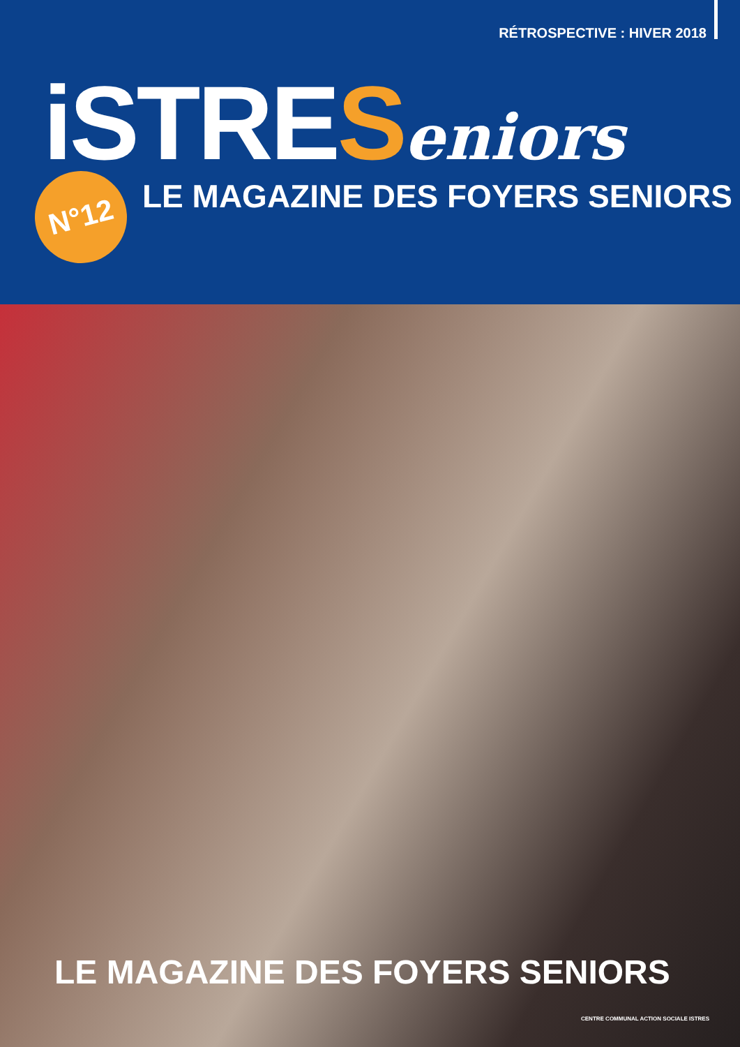RÉTROSPECTIVE : HIVER 2018
iSTRESeniors
N°12
LE MAGAZINE DES FOYERS SENIORS
LE MAGAZINE DES FOYERS SENIORS
CENTRE COMMUNAL ACTION SOCIALE ISTRES